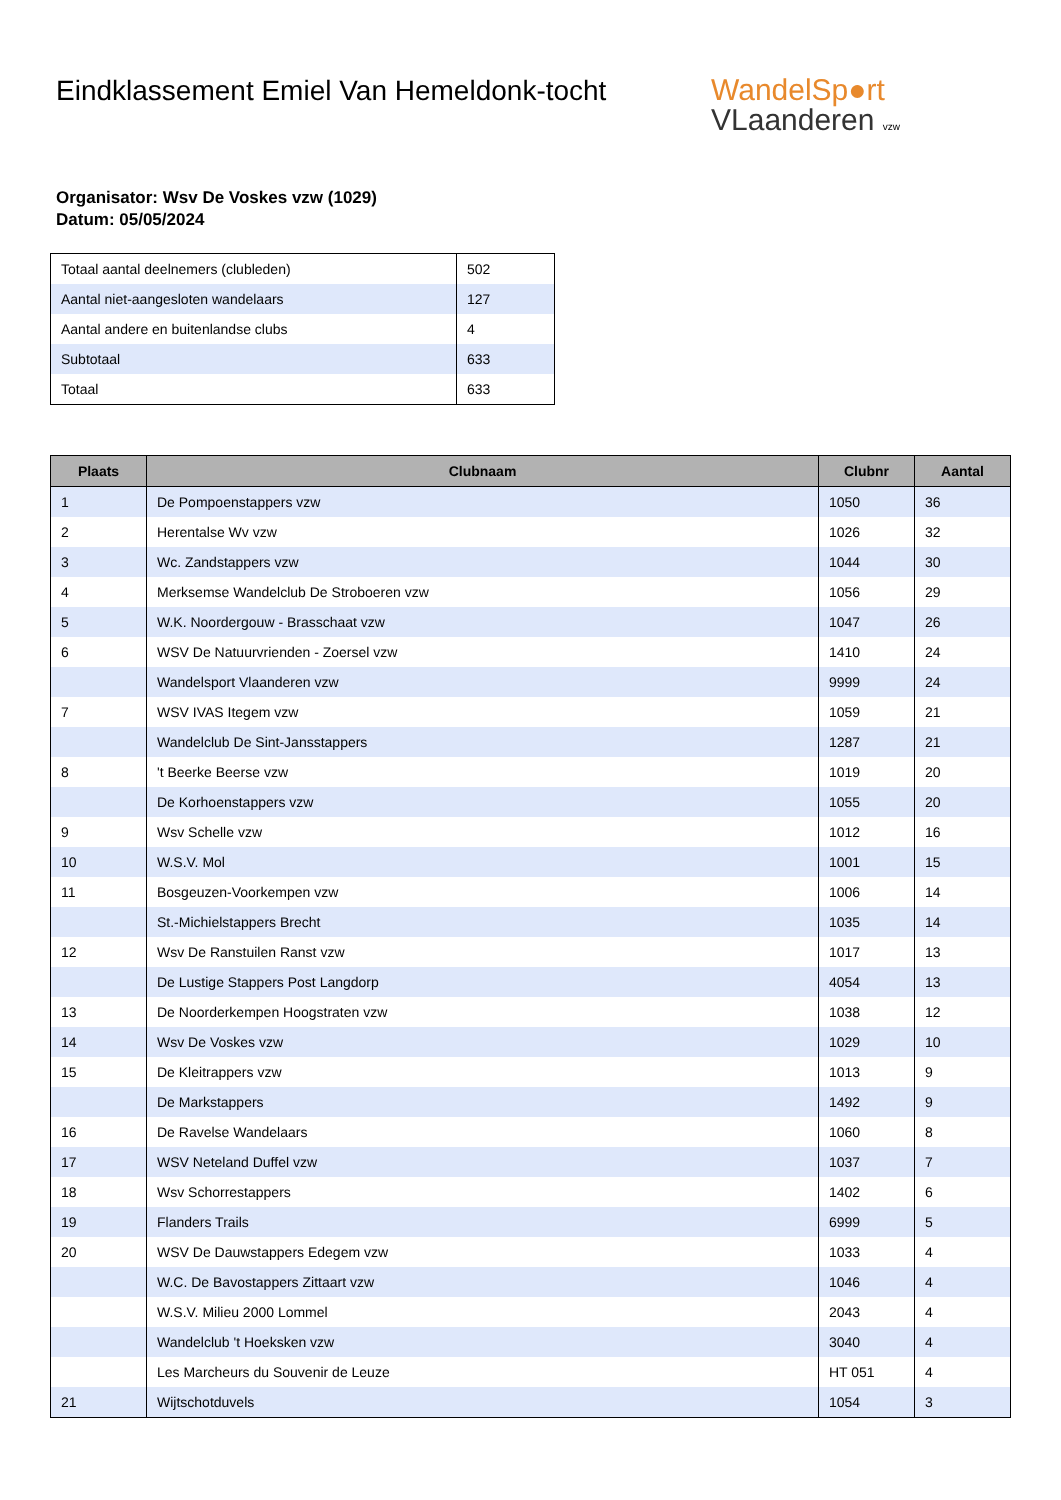Eindklassement Emiel Van Hemeldonk-tocht
WandelSp●rt
VLaanderen vzw
Organisator: Wsv De Voskes vzw (1029)
Datum: 05/05/2024
| Totaal aantal deelnemers (clubleden) | 502 |
| Aantal niet-aangesloten wandelaars | 127 |
| Aantal andere en buitenlandse clubs | 4 |
| Subtotaal | 633 |
| Totaal | 633 |
| Plaats | Clubnaam | Clubnr | Aantal |
| --- | --- | --- | --- |
| 1 | De Pompoenstappers vzw | 1050 | 36 |
| 2 | Herentalse Wv vzw | 1026 | 32 |
| 3 | Wc. Zandstappers vzw | 1044 | 30 |
| 4 | Merksemse Wandelclub De Stroboeren vzw | 1056 | 29 |
| 5 | W.K. Noordergouw - Brasschaat vzw | 1047 | 26 |
| 6 | WSV De Natuurvrienden - Zoersel vzw | 1410 | 24 |
| | Wandelsport Vlaanderen vzw | 9999 | 24 |
| 7 | WSV IVAS Itegem vzw | 1059 | 21 |
| | Wandelclub De Sint-Jansstappers | 1287 | 21 |
| 8 | 't Beerke Beerse vzw | 1019 | 20 |
| | De Korhoenstappers vzw | 1055 | 20 |
| 9 | Wsv Schelle vzw | 1012 | 16 |
| 10 | W.S.V. Mol | 1001 | 15 |
| 11 | Bosgeuzen-Voorkempen vzw | 1006 | 14 |
| | St.-Michielstappers Brecht | 1035 | 14 |
| 12 | Wsv De Ranstuilen Ranst vzw | 1017 | 13 |
| | De Lustige Stappers Post Langdorp | 4054 | 13 |
| 13 | De Noorderkempen Hoogstraten vzw | 1038 | 12 |
| 14 | Wsv De Voskes vzw | 1029 | 10 |
| 15 | De Kleitrappers vzw | 1013 | 9 |
| | De Markstappers | 1492 | 9 |
| 16 | De Ravelse Wandelaars | 1060 | 8 |
| 17 | WSV Neteland Duffel vzw | 1037 | 7 |
| 18 | Wsv Schorrestappers | 1402 | 6 |
| 19 | Flanders Trails | 6999 | 5 |
| 20 | WSV De Dauwstappers Edegem vzw | 1033 | 4 |
| | W.C. De Bavostappers Zittaart vzw | 1046 | 4 |
| | W.S.V. Milieu 2000 Lommel | 2043 | 4 |
| | Wandelclub 't Hoeksken vzw | 3040 | 4 |
| | Les Marcheurs du Souvenir de Leuze | HT 051 | 4 |
| 21 | Wijtschotduvels | 1054 | 3 |